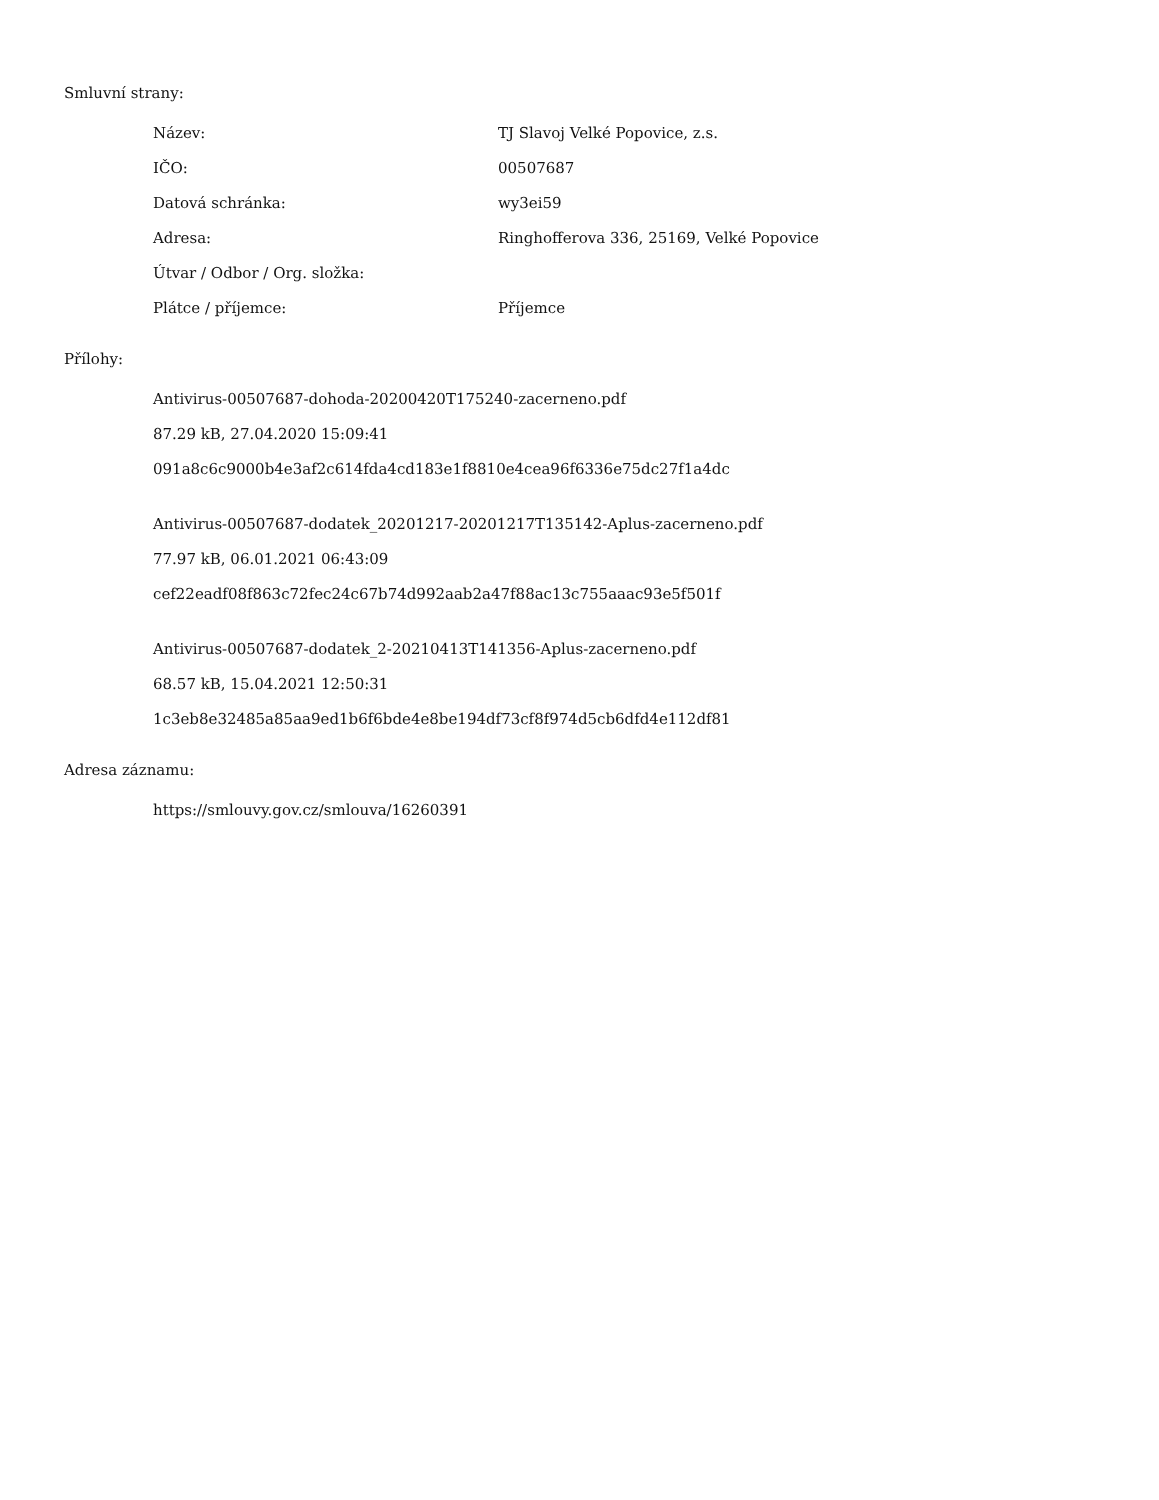Smluvní strany:
| Název: | TJ Slavoj Velké Popovice, z.s. |
| IČO: | 00507687 |
| Datová schránka: | wy3ei59 |
| Adresa: | Ringhofferova 336, 25169, Velké Popovice |
| Útvar / Odbor / Org. složka: | |
| Plátce / příjemce: | Příjemce |
Přílohy:
Antivirus-00507687-dohoda-20200420T175240-zacerneno.pdf
87.29 kB, 27.04.2020 15:09:41
091a8c6c9000b4e3af2c614fda4cd183e1f8810e4cea96f6336e75dc27f1a4dc
Antivirus-00507687-dodatek_20201217-20201217T135142-Aplus-zacerneno.pdf
77.97 kB, 06.01.2021 06:43:09
cef22eadf08f863c72fec24c67b74d992aab2a47f88ac13c755aaac93e5f501f
Antivirus-00507687-dodatek_2-20210413T141356-Aplus-zacerneno.pdf
68.57 kB, 15.04.2021 12:50:31
1c3eb8e32485a85aa9ed1b6f6bde4e8be194df73cf8f974d5cb6dfd4e112df81
Adresa záznamu:
https://smlouvy.gov.cz/smlouva/16260391